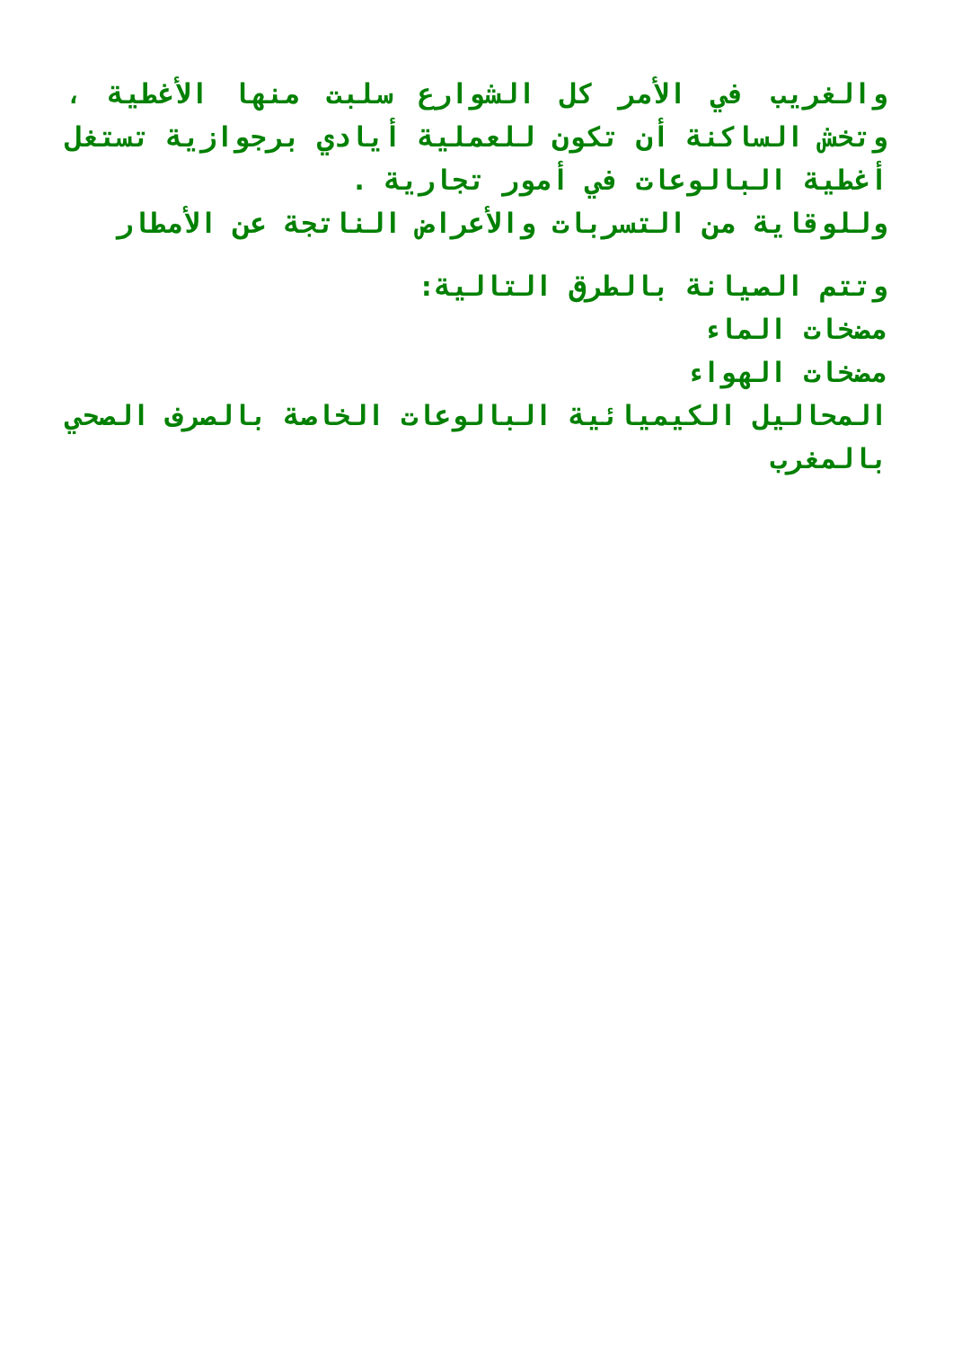والغريب في الأمر كل الشوارع سلبت منها الأغطية ، وتخش الساكنة أن تكون للعملية أيادي برجوازية تستغل أغطية البالوعات في أمور تجارية .
وللوقاية من التسربات والأعراض الناتجة عن الأمطار
وتتم الصيانة بالطرق التالية:
مضخات الماء
مضخات الهواء
المحاليل الكيميائية البالوعات الخاصة بالصرف الصحي بالمغرب